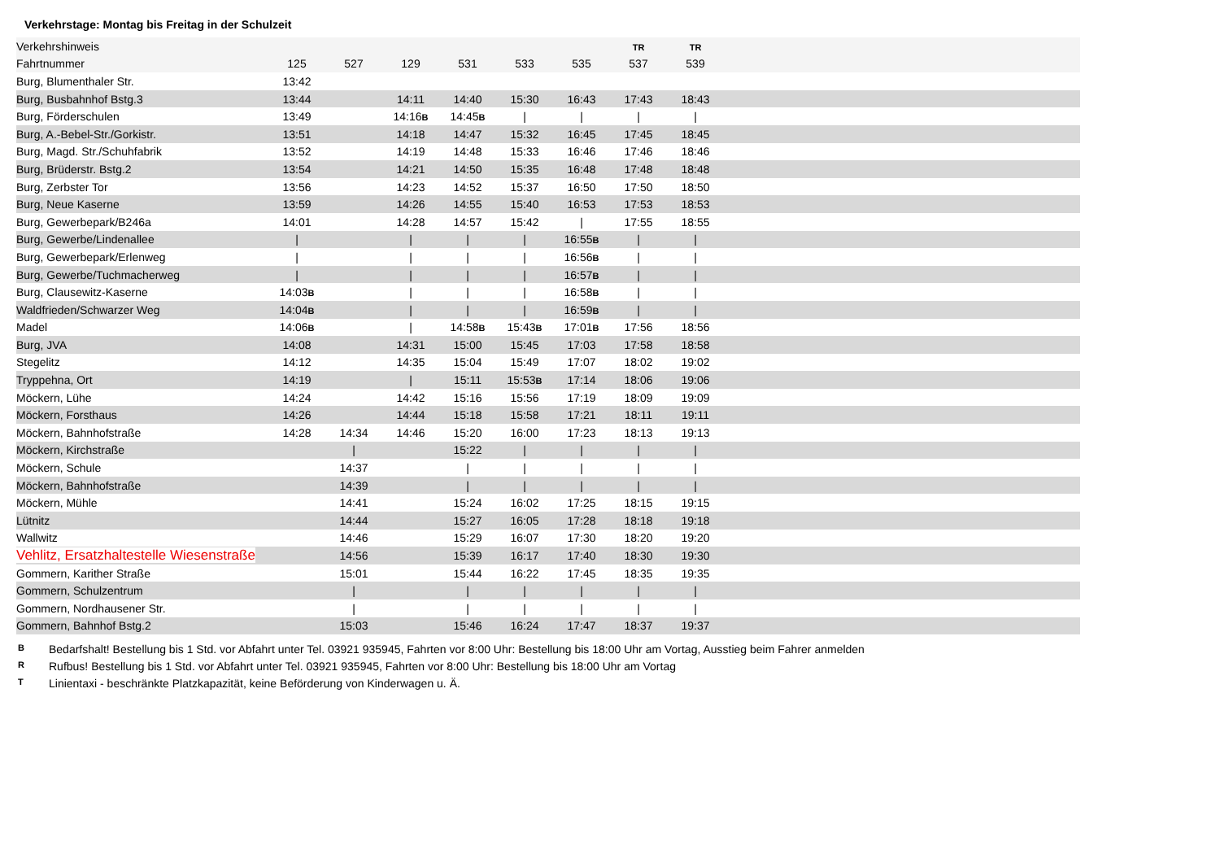Verkehrstage: Montag bis Freitag in der Schulzeit
| Verkehrshinweis | | | | | | | TR | TR | |
| --- | --- | --- | --- | --- | --- | --- | --- | --- | --- |
| Fahrtnummer | 125 | 527 | 129 | 531 | 533 | 535 | 537 | 539 | |
| Burg, Blumenthaler Str. | 13:42 | | | | | | | | |
| Burg, Busbahnhof Bstg.3 | 13:44 | | 14:11 | 14:40 | 15:30 | 16:43 | 17:43 | 18:43 | |
| Burg, Förderschulen | 13:49 | | 14:16 B | 14:45 B | / | / | / | / | |
| Burg, A.-Bebel-Str./Gorkistr. | 13:51 | | 14:18 | 14:47 | 15:32 | 16:45 | 17:45 | 18:45 | |
| Burg, Magd. Str./Schuhfabrik | 13:52 | | 14:19 | 14:48 | 15:33 | 16:46 | 17:46 | 18:46 | |
| Burg, Brüderstr. Bstg.2 | 13:54 | | 14:21 | 14:50 | 15:35 | 16:48 | 17:48 | 18:48 | |
| Burg, Zerbster Tor | 13:56 | | 14:23 | 14:52 | 15:37 | 16:50 | 17:50 | 18:50 | |
| Burg, Neue Kaserne | 13:59 | | 14:26 | 14:55 | 15:40 | 16:53 | 17:53 | 18:53 | |
| Burg, Gewerbepark/B246a | 14:01 | | 14:28 | 14:57 | 15:42 | / | 17:55 | 18:55 | |
| Burg, Gewerbe/Lindenallee | / | | / | / | / | 16:55 B | / | / | |
| Burg, Gewerbepark/Erlenweg | / | | / | / | / | 16:56 B | / | / | |
| Burg, Gewerbe/Tuchmacherweg | / | | / | / | / | 16:57 B | / | / | |
| Burg, Clausewitz-Kaserne | 14:03 B | | / | / | / | 16:58 B | / | / | |
| Waldfrieden/Schwarzer Weg | 14:04 B | | / | / | / | 16:59 B | / | / | |
| Madel | 14:06 B | | / | 14:58 B | 15:43 B | 17:01 B | 17:56 | 18:56 | |
| Burg, JVA | 14:08 | | 14:31 | 15:00 | 15:45 | 17:03 | 17:58 | 18:58 | |
| Stegelitz | 14:12 | | 14:35 | 15:04 | 15:49 | 17:07 | 18:02 | 19:02 | |
| Tryppehna, Ort | 14:19 | | / | 15:11 | 15:53 B | 17:14 | 18:06 | 19:06 | |
| Möckern, Lühe | 14:24 | | 14:42 | 15:16 | 15:56 | 17:19 | 18:09 | 19:09 | |
| Möckern, Forsthaus | 14:26 | | 14:44 | 15:18 | 15:58 | 17:21 | 18:11 | 19:11 | |
| Möckern, Bahnhofstraße | 14:28 | 14:34 | 14:46 | 15:20 | 16:00 | 17:23 | 18:13 | 19:13 | |
| Möckern, Kirchstraße | | / | | 15:22 | / | / | / | / | |
| Möckern, Schule | | 14:37 | | / | / | / | / | / | |
| Möckern, Bahnhofstraße | | 14:39 | | / | / | / | / | / | |
| Möckern, Mühle | | 14:41 | | 15:24 | 16:02 | 17:25 | 18:15 | 19:15 | |
| Lütnitz | | 14:44 | | 15:27 | 16:05 | 17:28 | 18:18 | 19:18 | |
| Wallwitz | | 14:46 | | 15:29 | 16:07 | 17:30 | 18:20 | 19:20 | |
| Vehlitz, Ersatzhaltestelle Wiesenstraße | | 14:56 | | 15:39 | 16:17 | 17:40 | 18:30 | 19:30 | |
| Gommern, Karither Straße | | 15:01 | | 15:44 | 16:22 | 17:45 | 18:35 | 19:35 | |
| Gommern, Schulzentrum | | / | | / | / | / | / | / | |
| Gommern, Nordhausener Str. | | / | | / | / | / | / | / | |
| Gommern, Bahnhof Bstg.2 | | 15:03 | | 15:46 | 16:24 | 17:47 | 18:37 | 19:37 | |
B Bedarfshalt! Bestellung bis 1 Std. vor Abfahrt unter Tel. 03921 935945, Fahrten vor 8:00 Uhr: Bestellung bis 18:00 Uhr am Vortag, Ausstieg beim Fahrer anmelden
R Rufbus! Bestellung bis 1 Std. vor Abfahrt unter Tel. 03921 935945, Fahrten vor 8:00 Uhr: Bestellung bis 18:00 Uhr am Vortag
T Linientaxi - beschränkte Platzkapazität, keine Beförderung von Kinderwagen u. Ä.